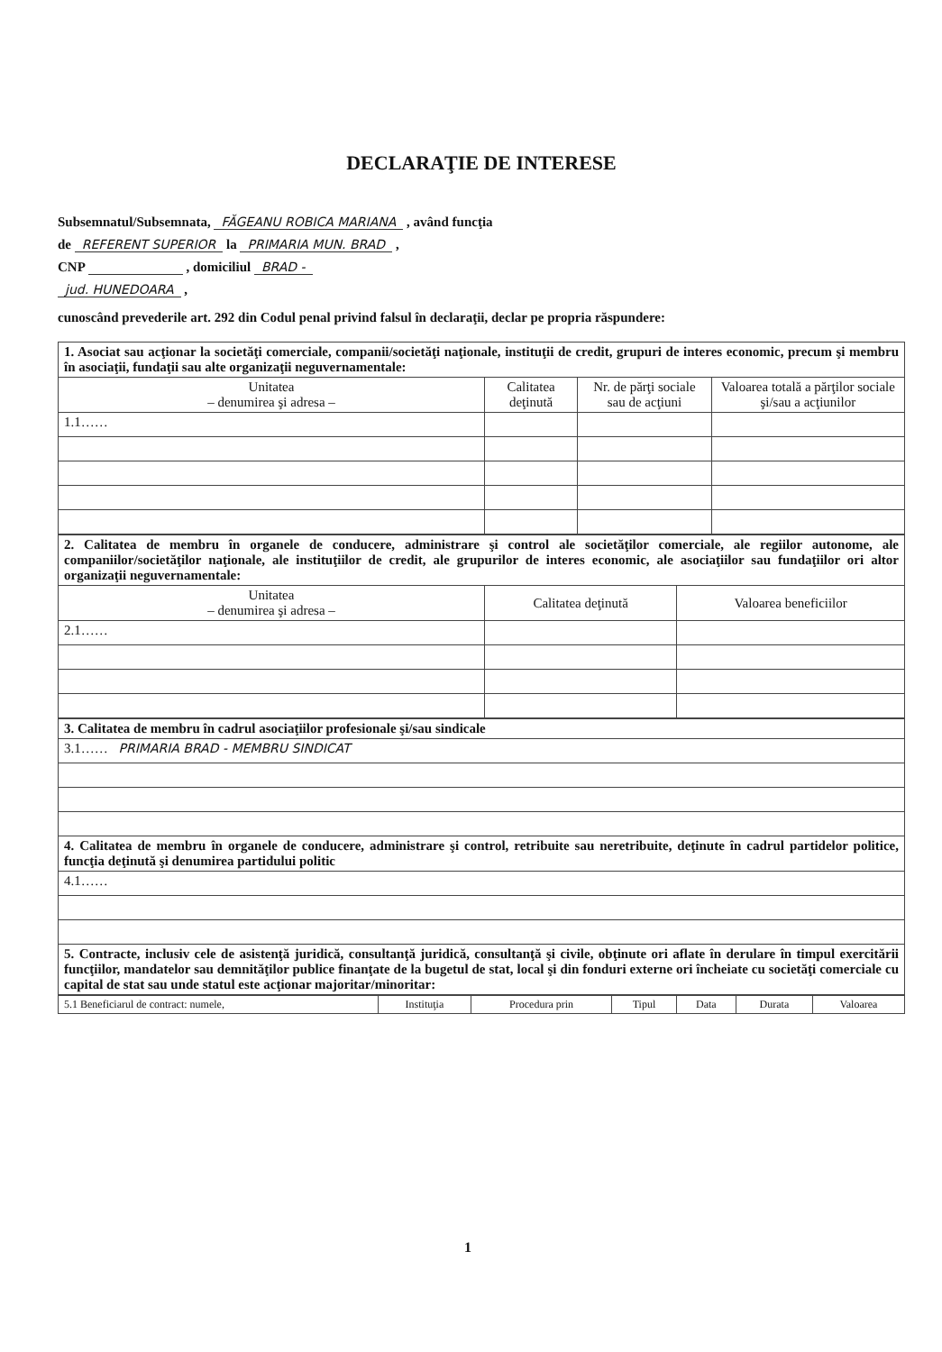DECLARAŢIE DE INTERESE
Subsemnatul/Subsemnata, FĂGEANU ROBICA MARIANA , având funcţia
de REFERENT SUPERIOR la PRIMARIA MUN. BRAD ,
CNP , domiciliul BRAD -
jud. HUNEDOARA ,
cunoscând prevederile art. 292 din Codul penal privind falsul în declaraţii, declar pe propria răspundere:
| 1. Asociat sau acţionar la societăţi comerciale, companii/societăţi naţionale, instituţii de credit, grupuri de interes economic, precum şi membru în asociaţii, fundaţii sau alte organizaţii neguvernamentale: | | | |
| Unitatea – denumirea şi adresa – | Calitatea deţinută | Nr. de părţi sociale sau de acţiuni | Valoarea totală a părţilor sociale şi/sau a acţiunilor |
| 1.1…… | | | |
| 2. Calitatea de membru în organele de conducere, administrare şi control ale societăţilor comerciale, ale regiilor autonome, ale companiilor/societăţilor naţionale, ale instituţiilor de credit, ale grupurilor de interes economic, ale asociaţiilor sau fundaţiilor ori altor organizaţii neguvernamentale: | | |
| Unitatea – denumirea şi adresa – | Calitatea deţinută | Valoarea beneficiilor |
| 2.1…… | | |
| 3. Calitatea de membru în cadrul asociaţiilor profesionale şi/sau sindicale |
| 3.1…… PRIMARIA BRAD - MEMBRU SINDICAT |
| 4. Calitatea de membru în organele de conducere, administrare şi control, retribuite sau neretribuite, deţinute în cadrul partidelor politice, funcţia deţinută şi denumirea partidului politic |
| 4.1…… |
| 5. Contracte, inclusiv cele de asistenţă juridică, consultanţă juridică, consultanţă şi civile, obţinute ori aflate în derulare în timpul exercitării funcţiilor, mandatelor sau demnităţilor publice finanţate de la bugetul de stat, local şi din fonduri externe ori încheiate cu societăţi comerciale cu capital de stat sau unde statul este acţionar majoritar/minoritar: |
| 5.1 Beneficiarul de contract: numele, | Instituţia | Procedura prin | Tipul | Data | Durata | Valoarea |
| --- | --- | --- | --- | --- | --- | --- |
1